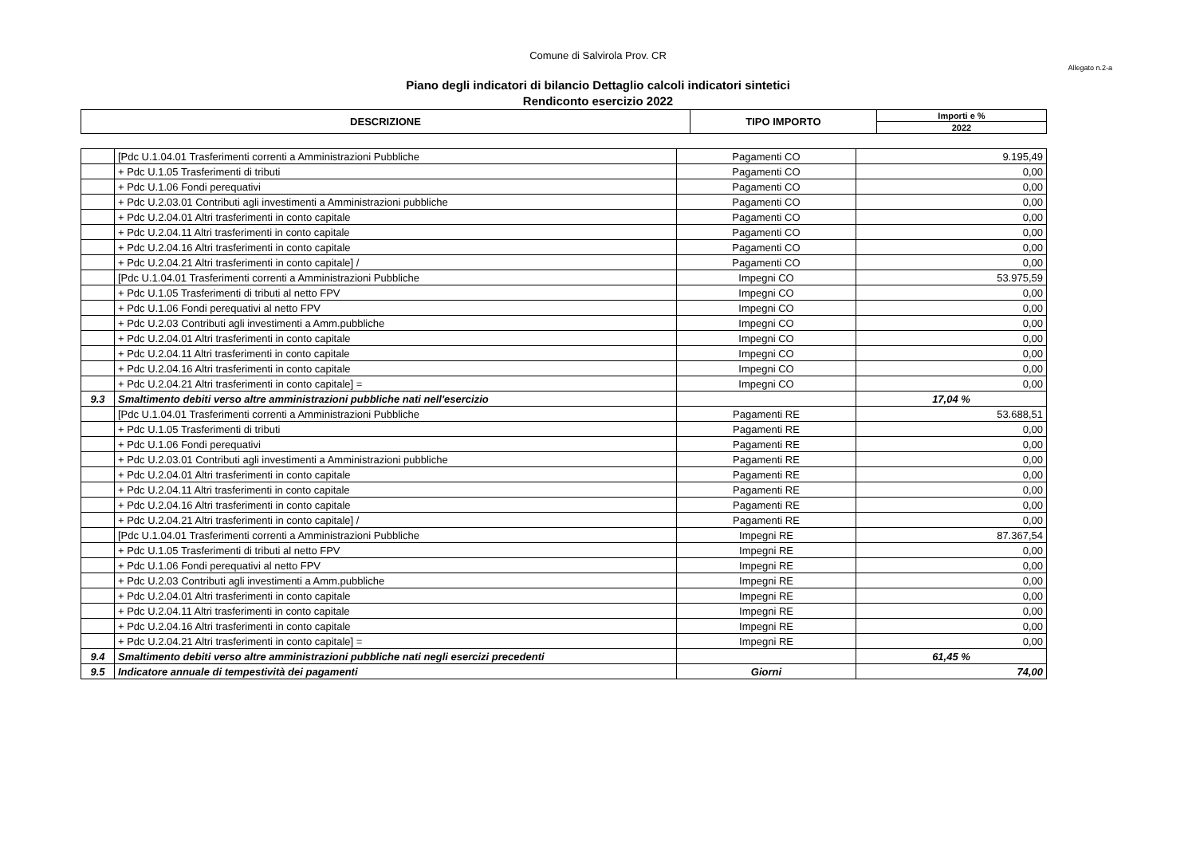Comune di Salvirola Prov. CR
Allegato n.2-a
Piano degli indicatori di bilancio Dettaglio calcoli indicatori sintetici
Rendiconto esercizio 2022
| DESCRIZIONE | TIPO IMPORTO | Importi e % |
| --- | --- | --- |
| | | 2022 |
| | [Pdc U.1.04.01 Trasferimenti correnti a Amministrazioni Pubbliche | Pagamenti CO | 9.195,49 |
| | + Pdc U.1.05 Trasferimenti di tributi | Pagamenti CO | 0,00 |
| | + Pdc U.1.06 Fondi perequativi | Pagamenti CO | 0,00 |
| | + Pdc U.2.03.01 Contributi agli investimenti a Amministrazioni pubbliche | Pagamenti CO | 0,00 |
| | + Pdc U.2.04.01 Altri trasferimenti in conto capitale | Pagamenti CO | 0,00 |
| | + Pdc U.2.04.11 Altri trasferimenti in conto capitale | Pagamenti CO | 0,00 |
| | + Pdc U.2.04.16 Altri trasferimenti in conto capitale | Pagamenti CO | 0,00 |
| | + Pdc U.2.04.21 Altri trasferimenti in conto capitale] / | Pagamenti CO | 0,00 |
| | [Pdc U.1.04.01 Trasferimenti correnti a Amministrazioni Pubbliche | Impegni CO | 53.975,59 |
| | + Pdc U.1.05 Trasferimenti di tributi al netto FPV | Impegni CO | 0,00 |
| | + Pdc U.1.06 Fondi perequativi al netto FPV | Impegni CO | 0,00 |
| | + Pdc U.2.03 Contributi agli investimenti a Amm.pubbliche | Impegni CO | 0,00 |
| | + Pdc U.2.04.01 Altri trasferimenti in conto capitale | Impegni CO | 0,00 |
| | + Pdc U.2.04.11 Altri trasferimenti in conto capitale | Impegni CO | 0,00 |
| | + Pdc U.2.04.16 Altri trasferimenti in conto capitale | Impegni CO | 0,00 |
| | + Pdc U.2.04.21 Altri trasferimenti in conto capitale] = | Impegni CO | 0,00 |
| 9.3 | Smaltimento debiti verso altre amministrazioni pubbliche nati nell'esercizio | | 17,04 % |
| | [Pdc U.1.04.01 Trasferimenti correnti a Amministrazioni Pubbliche | Pagamenti RE | 53.688,51 |
| | + Pdc U.1.05 Trasferimenti di tributi | Pagamenti RE | 0,00 |
| | + Pdc U.1.06 Fondi perequativi | Pagamenti RE | 0,00 |
| | + Pdc U.2.03.01 Contributi agli investimenti a Amministrazioni pubbliche | Pagamenti RE | 0,00 |
| | + Pdc U.2.04.01 Altri trasferimenti in conto capitale | Pagamenti RE | 0,00 |
| | + Pdc U.2.04.11 Altri trasferimenti in conto capitale | Pagamenti RE | 0,00 |
| | + Pdc U.2.04.16 Altri trasferimenti in conto capitale | Pagamenti RE | 0,00 |
| | + Pdc U.2.04.21 Altri trasferimenti in conto capitale] / | Pagamenti RE | 0,00 |
| | [Pdc U.1.04.01 Trasferimenti correnti a Amministrazioni Pubbliche | Impegni RE | 87.367,54 |
| | + Pdc U.1.05 Trasferimenti di tributi al netto FPV | Impegni RE | 0,00 |
| | + Pdc U.1.06 Fondi perequativi al netto FPV | Impegni RE | 0,00 |
| | + Pdc U.2.03 Contributi agli investimenti a Amm.pubbliche | Impegni RE | 0,00 |
| | + Pdc U.2.04.01 Altri trasferimenti in conto capitale | Impegni RE | 0,00 |
| | + Pdc U.2.04.11 Altri trasferimenti in conto capitale | Impegni RE | 0,00 |
| | + Pdc U.2.04.16 Altri trasferimenti in conto capitale | Impegni RE | 0,00 |
| | + Pdc U.2.04.21 Altri trasferimenti in conto capitale] = | Impegni RE | 0,00 |
| 9.4 | Smaltimento debiti verso altre amministrazioni pubbliche nati negli esercizi precedenti | | 61,45 % |
| 9.5 | Indicatore annuale di tempestività dei pagamenti | Giorni | 74,00 |